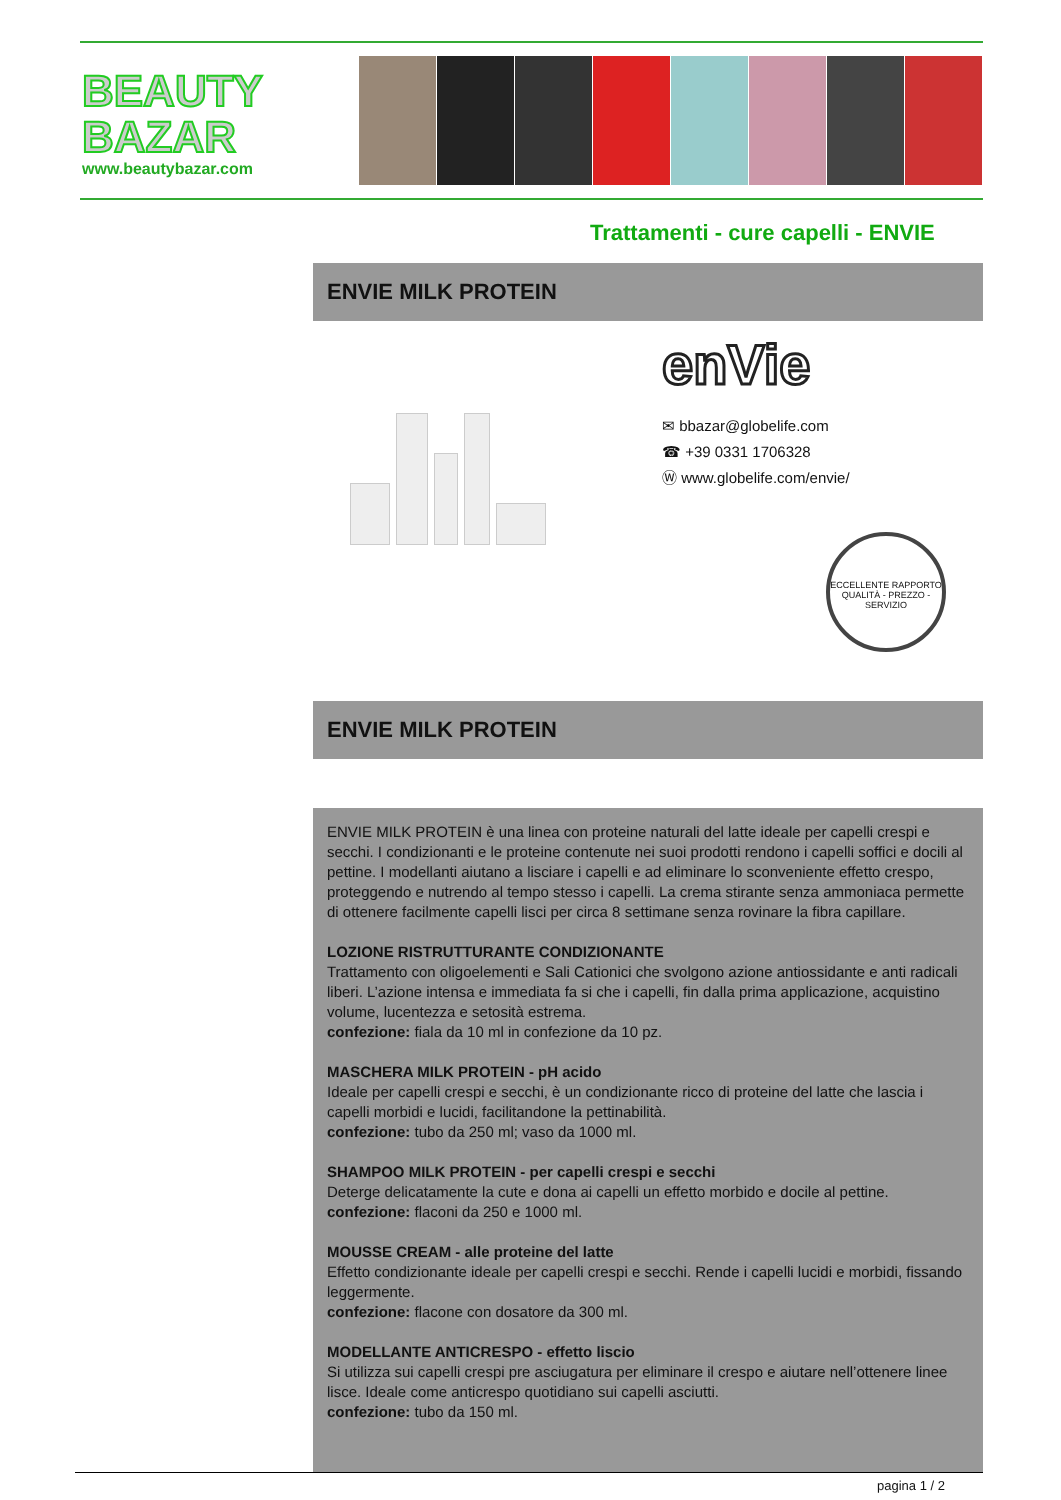BEAUTY
BAZAR
www.beautybazar.com
Trattamenti - cure capelli - ENVIE
ENVIE MILK PROTEIN
enVie
✉ bbazar@globelife.com
☎ +39 0331 1706328
Ⓦ www.globelife.com/envie/
ECCELLENTE RAPPORTO QUALITÀ - PREZZO - SERVIZIO
ENVIE MILK PROTEIN
ENVIE MILK PROTEIN è una linea con proteine naturali del latte ideale per capelli crespi e secchi. I condizionanti e le proteine contenute nei suoi prodotti rendono i capelli soffici e docili al pettine. I modellanti aiutano a lisciare i capelli e ad eliminare lo sconveniente effetto crespo, proteggendo e nutrendo al tempo stesso i capelli. La crema stirante senza ammoniaca permette di ottenere facilmente capelli lisci per circa 8 settimane senza rovinare la fibra capillare.
LOZIONE RISTRUTTURANTE CONDIZIONANTE
Trattamento con oligoelementi e Sali Cationici che svolgono azione antiossidante e anti radicali liberi. L’azione intensa e immediata fa si che i capelli, fin dalla prima applicazione, acquistino volume, lucentezza e setosità estrema.
confezione: fiala da 10 ml in confezione da 10 pz.
MASCHERA MILK PROTEIN - pH acido
Ideale per capelli crespi e secchi, è un condizionante ricco di proteine del latte che lascia i capelli morbidi e lucidi, facilitandone la pettinabilità.
confezione: tubo da 250 ml; vaso da 1000 ml.
SHAMPOO MILK PROTEIN - per capelli crespi e secchi
Deterge delicatamente la cute e dona ai capelli un effetto morbido e docile al pettine.
confezione: flaconi da 250 e 1000 ml.
MOUSSE CREAM - alle proteine del latte
Effetto condizionante ideale per capelli crespi e secchi. Rende i capelli lucidi e morbidi, fissando leggermente.
confezione: flacone con dosatore da 300 ml.
MODELLANTE ANTICRESPO - effetto liscio
Si utilizza sui capelli crespi pre asciugatura per eliminare il crespo e aiutare nell’ottenere linee lisce. Ideale come anticrespo quotidiano sui capelli asciutti.
confezione: tubo da 150 ml.
pagina 1 / 2